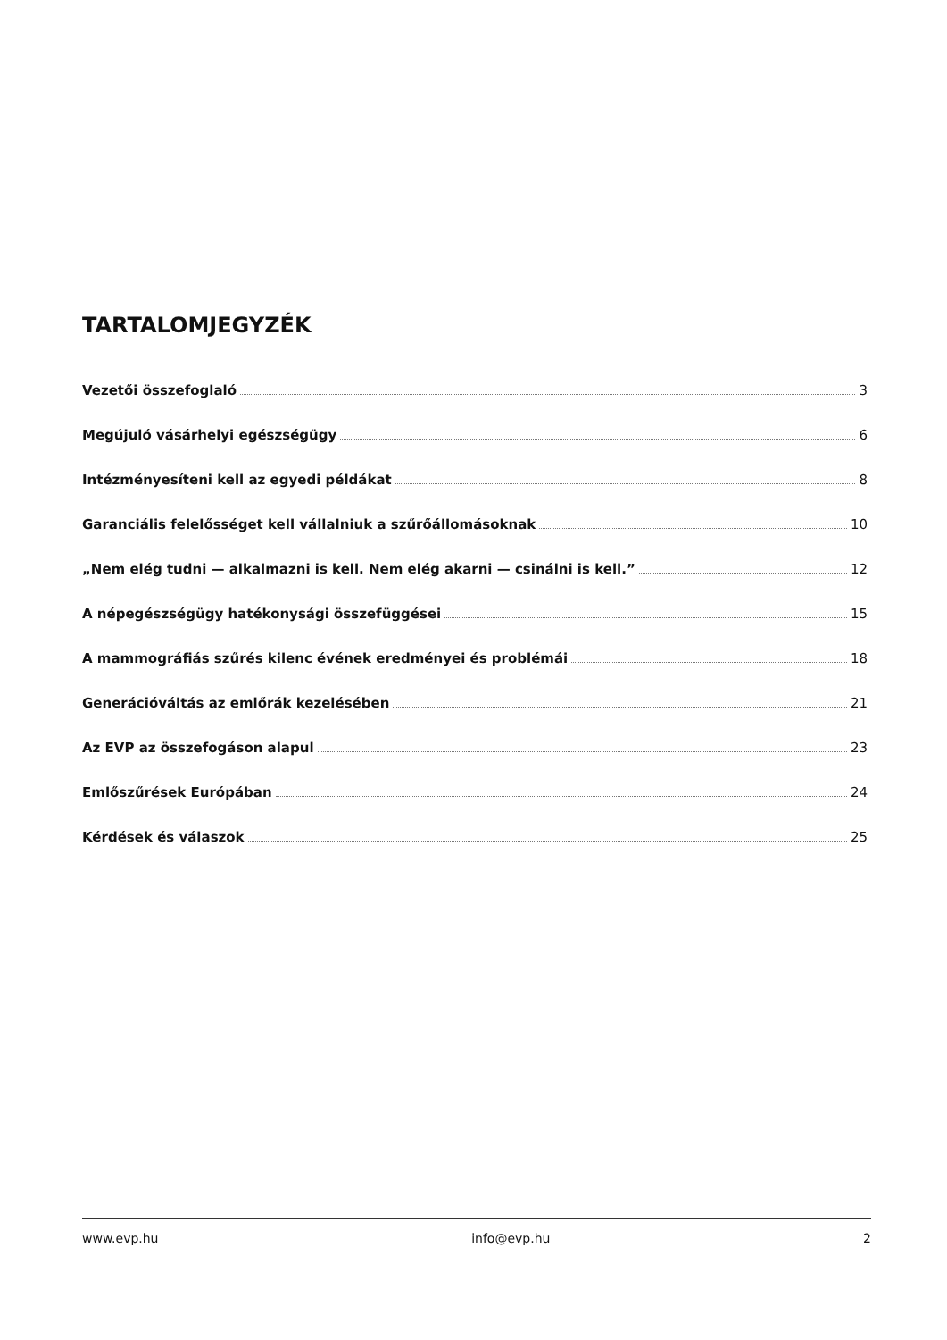TARTALOMJEGYZÉK
Vezetői összefoglaló 3
Megújuló vásárhelyi egészségügy 6
Intézményesíteni kell az egyedi példákat 8
Garanciális felelősséget kell vállalniuk a szűrőállomásoknak 10
„Nem elég tudni — alkalmazni is kell. Nem elég akarni — csinálni is kell.” 12
A népegészségügy hatékonysági összefüggései 15
A mammográfiás szűrés kilenc évének eredményei és problémái 18
Generációváltás az emlőrák kezelésében 21
Az EVP az összefogáson alapul 23
Emlőszűrések Európában 24
Kérdések és válaszok 25
www.evp.hu info@evp.hu 2